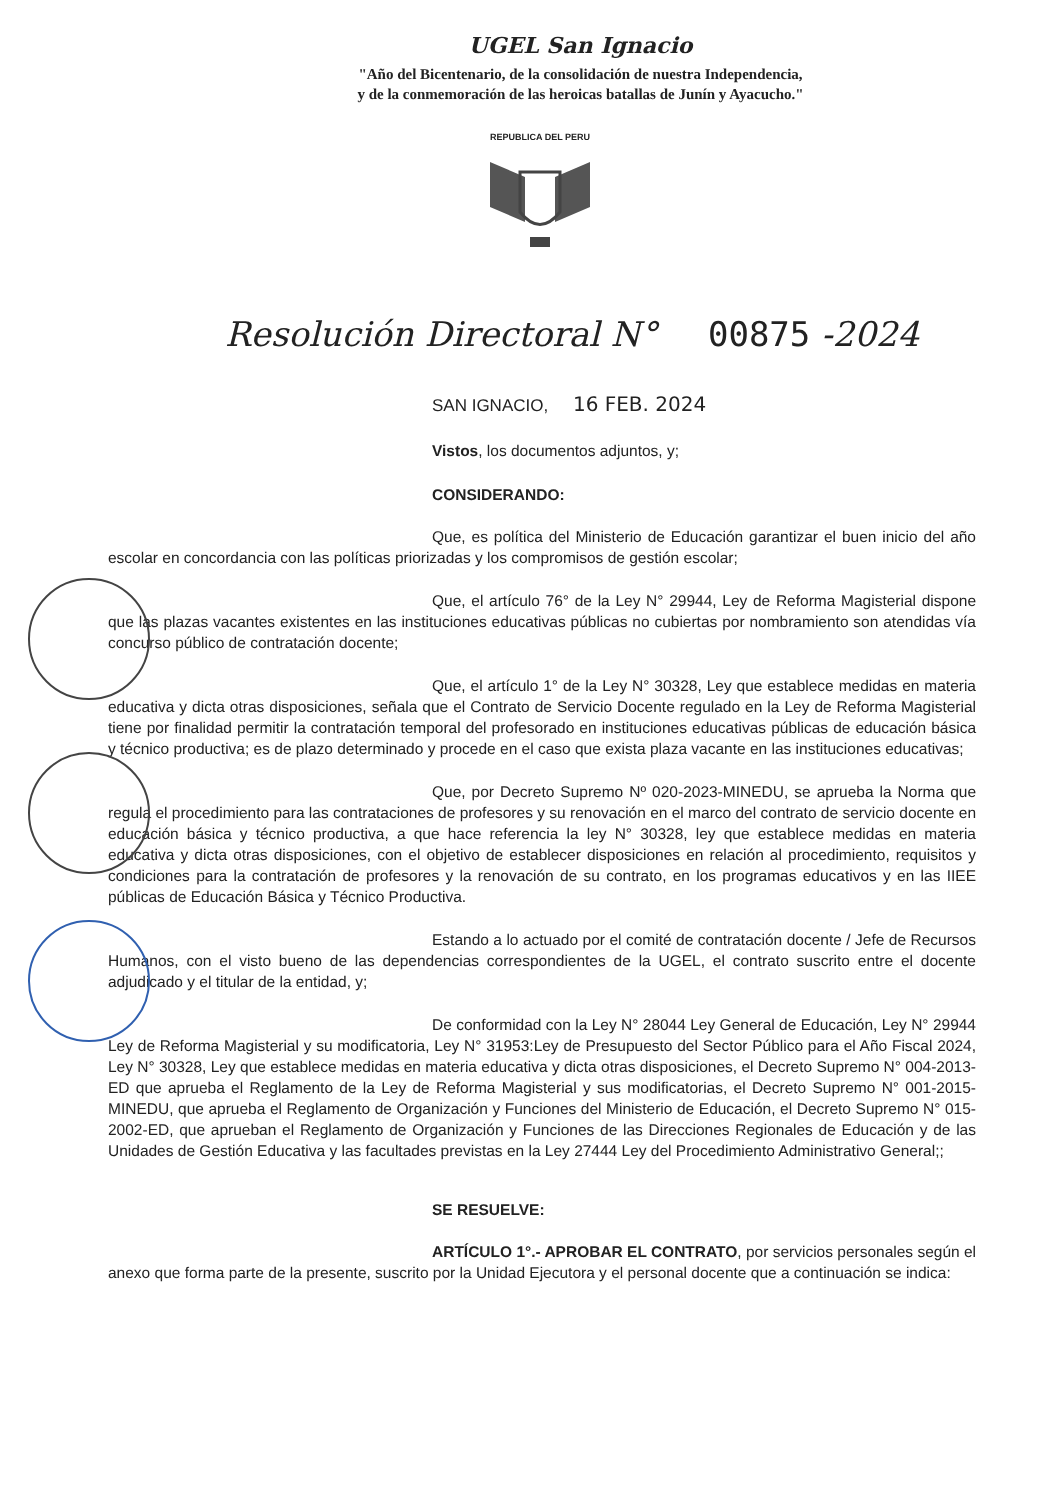UGEL San Ignacio
"Año del Bicentenario, de la consolidación de nuestra Independencia,
y de la conmemoración de las heroicas batallas de Junín y Ayacucho."
REPUBLICA DEL PERU
Resolución Directoral N° 00875 -2024
SAN IGNACIO, 16 FEB. 2024
Vistos, los documentos adjuntos, y;
CONSIDERANDO:
Que, es política del Ministerio de Educación garantizar el buen inicio del año escolar en concordancia con las políticas priorizadas y los compromisos de gestión escolar;
Que, el artículo 76° de la Ley N° 29944, Ley de Reforma Magisterial dispone que las plazas vacantes existentes en las instituciones educativas públicas no cubiertas por nombramiento son atendidas vía concurso público de contratación docente;
Que, el artículo 1° de la Ley N° 30328, Ley que establece medidas en materia educativa y dicta otras disposiciones, señala que el Contrato de Servicio Docente regulado en la Ley de Reforma Magisterial tiene por finalidad permitir la contratación temporal del profesorado en instituciones educativas públicas de educación básica y técnico productiva; es de plazo determinado y procede en el caso que exista plaza vacante en las instituciones educativas;
Que, por Decreto Supremo Nº 020-2023-MINEDU, se aprueba la Norma que regula el procedimiento para las contrataciones de profesores y su renovación en el marco del contrato de servicio docente en educación básica y técnico productiva, a que hace referencia la ley N° 30328, ley que establece medidas en materia educativa y dicta otras disposiciones, con el objetivo de establecer disposiciones en relación al procedimiento, requisitos y condiciones para la contratación de profesores y la renovación de su contrato, en los programas educativos y en las IIEE públicas de Educación Básica y Técnico Productiva.
Estando a lo actuado por el comité de contratación docente / Jefe de Recursos Humanos, con el visto bueno de las dependencias correspondientes de la UGEL, el contrato suscrito entre el docente adjudicado y el titular de la entidad, y;
De conformidad con la Ley N° 28044 Ley General de Educación, Ley N° 29944 Ley de Reforma Magisterial y su modificatoria, Ley N° 31953:Ley de Presupuesto del Sector Público para el Año Fiscal 2024, Ley N° 30328, Ley que establece medidas en materia educativa y dicta otras disposiciones, el Decreto Supremo N° 004-2013-ED que aprueba el Reglamento de la Ley de Reforma Magisterial y sus modificatorias, el Decreto Supremo N° 001-2015-MINEDU, que aprueba el Reglamento de Organización y Funciones del Ministerio de Educación, el Decreto Supremo N° 015-2002-ED, que aprueban el Reglamento de Organización y Funciones de las Direcciones Regionales de Educación y de las Unidades de Gestión Educativa y las facultades previstas en la Ley 27444 Ley del Procedimiento Administrativo General;;
SE RESUELVE:
ARTÍCULO 1°.- APROBAR EL CONTRATO, por servicios personales según el anexo que forma parte de la presente, suscrito por la Unidad Ejecutora y el personal docente que a continuación se indica: